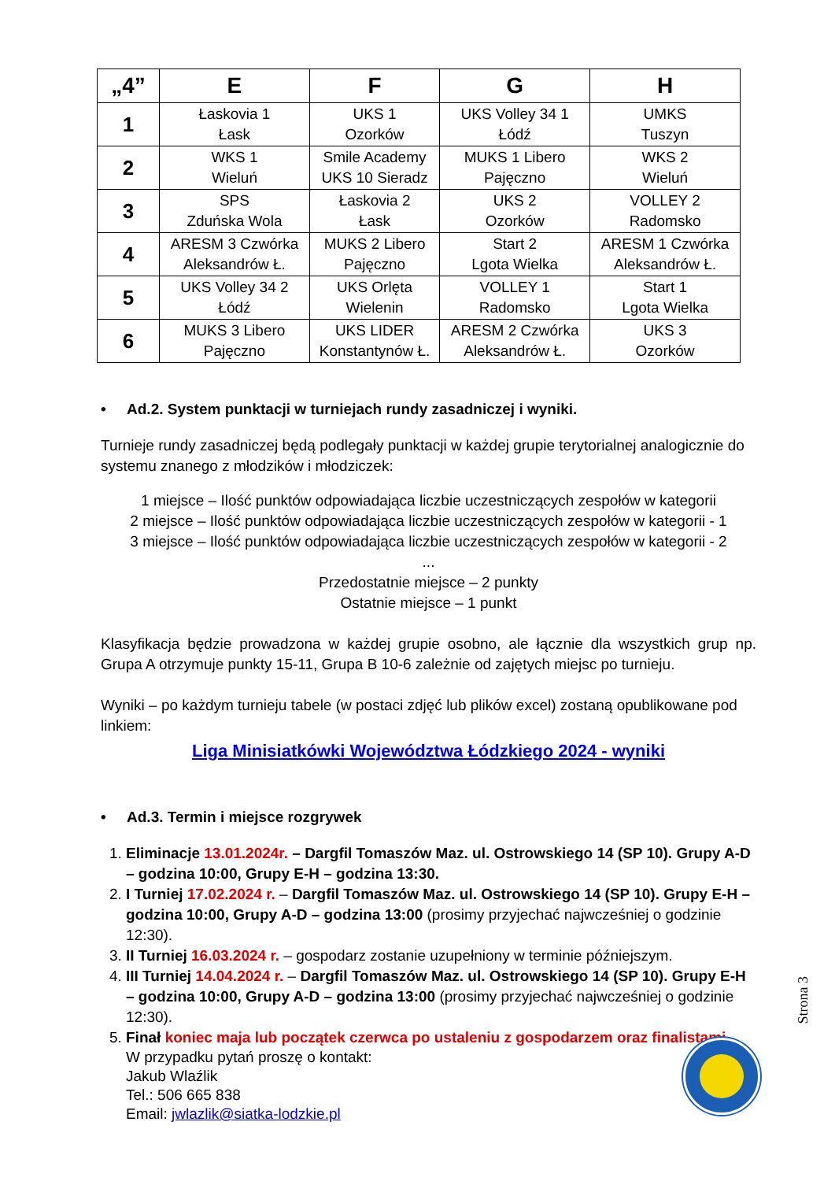| „4” | E | F | G | H |
| --- | --- | --- | --- | --- |
| 1 | Łaskovia 1 Łask | UKS 1 Ozorków | UKS Volley 34 1 Łódź | UMKS Tuszyn |
| 2 | WKS 1 Wieluń | Smile Academy UKS 10 Sieradz | MUKS 1 Libero Pajęczno | WKS 2 Wieluń |
| 3 | SPS Zduńska Wola | Łaskovia 2 Łask | UKS 2 Ozorków | VOLLEY 2 Radomsko |
| 4 | ARESM 3 Czwórka Aleksandrów Ł. | MUKS 2 Libero Pajęczno | Start 2 Lgota Wielka | ARESM 1 Czwórka Aleksandrów Ł. |
| 5 | UKS Volley 34 2 Łódź | UKS Orlęta Wielenin | VOLLEY 1 Radomsko | Start 1 Lgota Wielka |
| 6 | MUKS 3 Libero Pajęczno | UKS LIDER Konstantynów Ł. | ARESM 2 Czwórka Aleksandrów Ł. | UKS 3 Ozorków |
• Ad.2. System punktacji w turniejach rundy zasadniczej i wyniki.
Turnieje rundy zasadniczej będą podlegały punktacji w każdej grupie terytorialnej analogicznie do systemu znanego z młodzików i młodziczek:
1 miejsce – Ilość punktów odpowiadająca liczbie uczestniczących zespołów w kategorii
2 miejsce – Ilość punktów odpowiadająca liczbie uczestniczących zespołów w kategorii - 1
3 miejsce – Ilość punktów odpowiadająca liczbie uczestniczących zespołów w kategorii - 2
...
Przedostatnie miejsce – 2 punkty
Ostatnie miejsce – 1 punkt
Klasyfikacja będzie prowadzona w każdej grupie osobno, ale łącznie dla wszystkich grup np. Grupa A otrzymuje punkty 15-11, Grupa B 10-6 zależnie od zajętych miejsc po turnieju.
Wyniki – po każdym turnieju tabele (w postaci zdjęć lub plików excel) zostaną opublikowane pod linkiem:
Liga Minisiatkówki Województwa Łódzkiego 2024 - wyniki
• Ad.3. Termin i miejsce rozgrywek
1. Eliminacje 13.01.2024r. – Dargfil Tomaszów Maz. ul. Ostrowskiego 14 (SP 10). Grupy A-D – godzina 10:00, Grupy E-H – godzina 13:30.
2. I Turniej 17.02.2024 r. – Dargfil Tomaszów Maz. ul. Ostrowskiego 14 (SP 10). Grupy E-H – godzina 10:00, Grupy A-D – godzina 13:00 (prosimy przyjechać najwcześniej o godzinie 12:30).
3. II Turniej 16.03.2024 r. – gospodarz zostanie uzupełniony w terminie późniejszym.
4. III Turniej 14.04.2024 r. – Dargfil Tomaszów Maz. ul. Ostrowskiego 14 (SP 10). Grupy E-H – godzina 10:00, Grupy A-D – godzina 13:00 (prosimy przyjechać najwcześniej o godzinie 12:30).
5. Finał koniec maja lub początek czerwca po ustaleniu z gospodarzem oraz finalistami.
W przypadku pytań proszę o kontakt:
Jakub Wlaźlik
Tel.: 506 665 838
Email: jwlazlik@siatka-lodzkie.pl
Strona 3